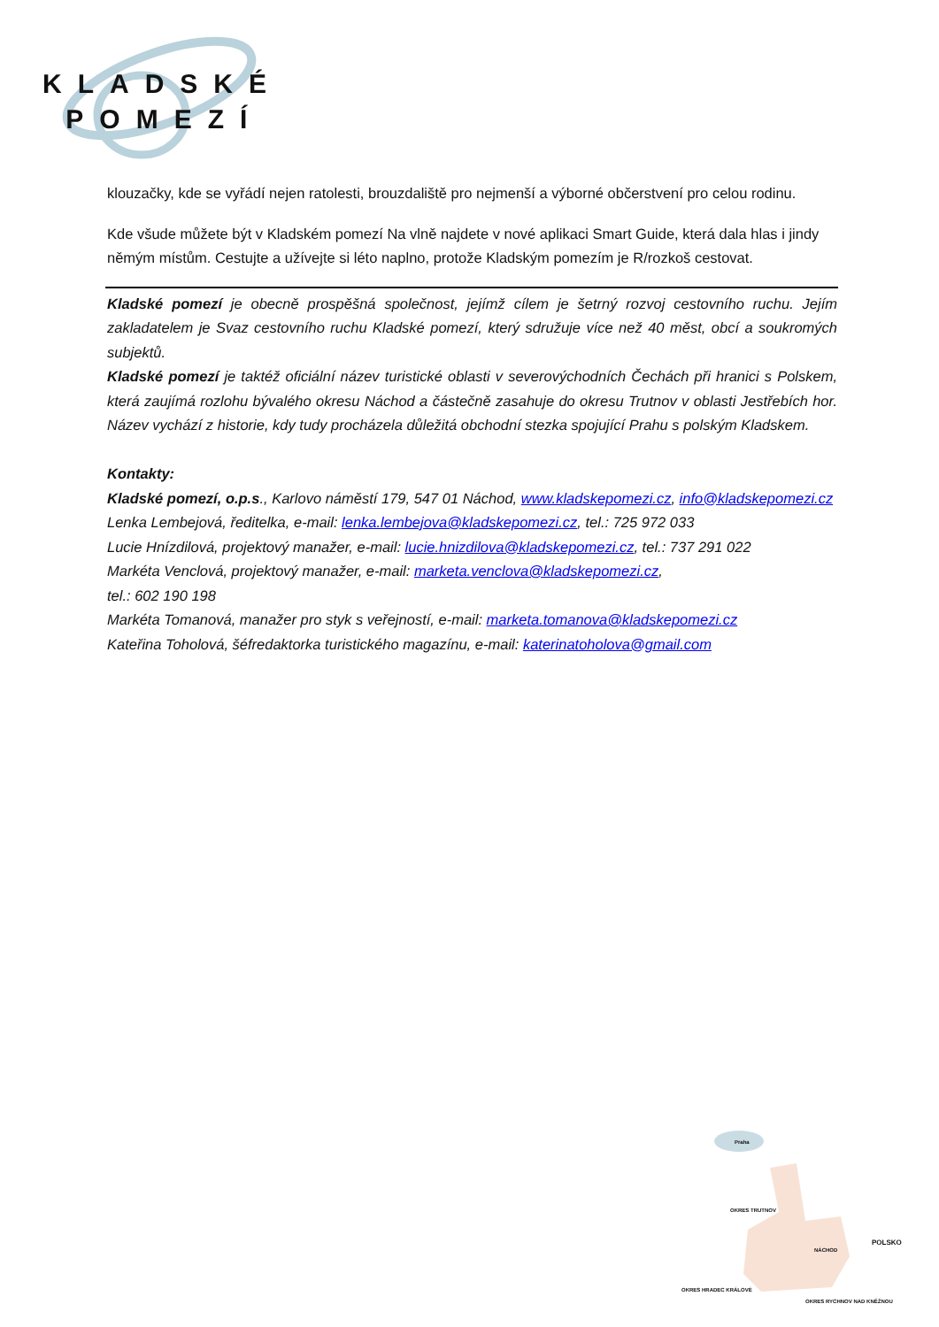KLADSKÉ
POMEZÍ
klouzačky, kde se vyřádí nejen ratolesti, brouzdaliště pro nejmenší a výborné občerstvení pro celou rodinu.
Kde všude můžete být v Kladském pomezí Na vlně najdete v nové aplikaci Smart Guide, která dala hlas i jindy němým místům. Cestujte a užívejte si léto naplno, protože Kladským pomezím je R/rozkoš cestovat.
Kladské pomezí je obecně prospěšná společnost, jejímž cílem je šetrný rozvoj cestovního ruchu. Jejím zakladatelem je Svaz cestovního ruchu Kladské pomezí, který sdružuje více než 40 měst, obcí a soukromých subjektů.
Kladské pomezí je taktéž oficiální název turistické oblasti v severovýchodních Čechách při hranici s Polskem, která zaujímá rozlohu bývalého okresu Náchod a částečně zasahuje do okresu Trutnov v oblasti Jestřebích hor. Název vychází z historie, kdy tudy procházela důležitá obchodní stezka spojující Prahu s polským Kladskem.
Kontakty:
Kladské pomezí, o.p.s., Karlovo náměstí 179, 547 01 Náchod, www.kladskepomezi.cz, info@kladskepomezi.cz
Lenka Lembejová, ředitelka, e-mail: lenka.lembejova@kladskepomezi.cz, tel.: 725 972 033
Lucie Hnízdilová, projektový manažer, e-mail: lucie.hnizdilova@kladskepomezi.cz, tel.: 737 291 022
Markéta Venclová, projektový manažer, e-mail: marketa.venclova@kladskepomezi.cz,
tel.: 602 190 198
Markéta Tomanová, manažer pro styk s veřejností, e-mail: marketa.tomanova@kladskepomezi.cz
Kateřina Toholová, šéfredaktorka turistického magazínu, e-mail: katerinatoholova@gmail.com
Praha
OKRES TRUTNOV
POLSKO
NÁCHOD
OKRES HRADEC KRÁLOVÉ
OKRES RYCHNOV NAD KNĚŽNOU